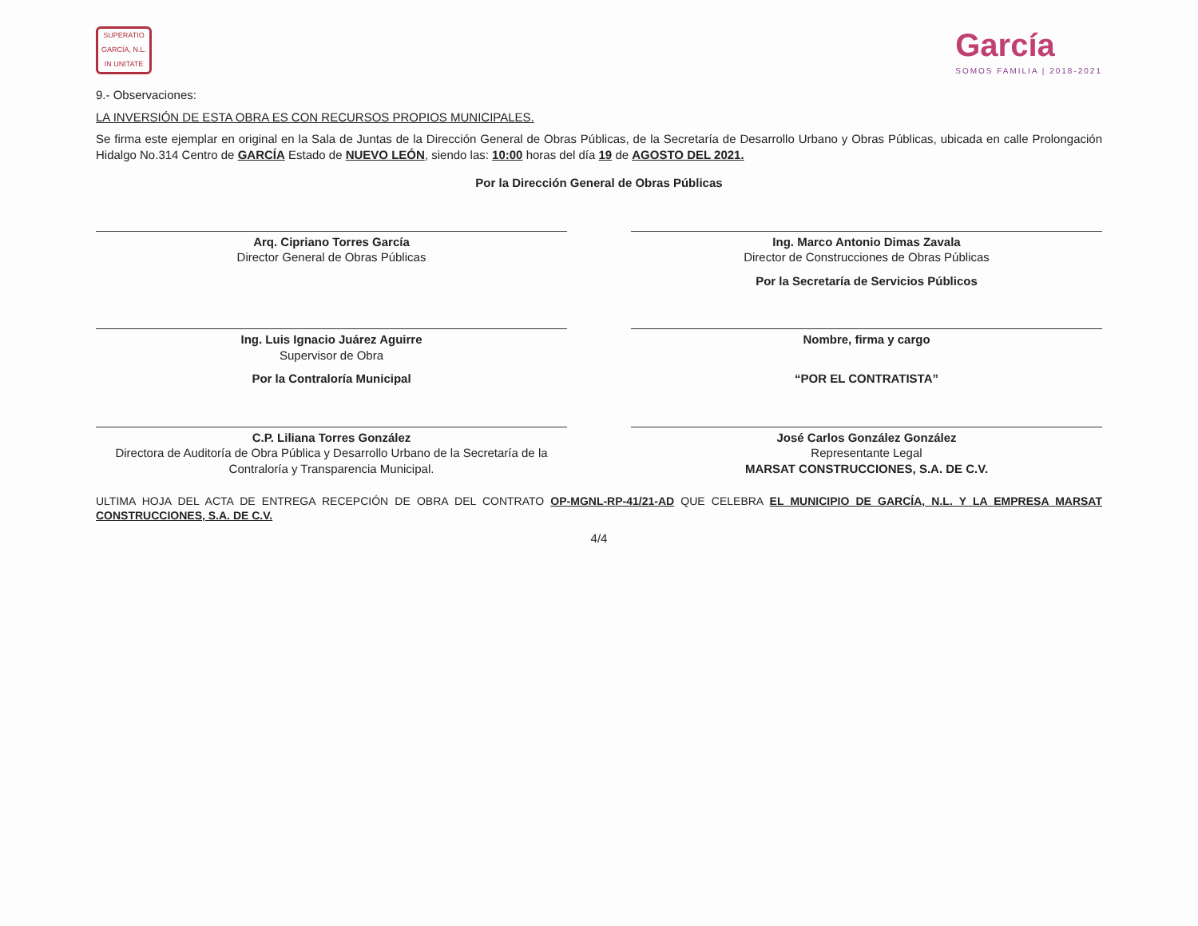SUPERATIO
GARCÍA, N.L.
IN UNITATE
García
SOMOS FAMILIA | 2018-2021
9.- Observaciones:
LA INVERSIÓN DE ESTA OBRA ES CON RECURSOS PROPIOS MUNICIPALES.
Se firma este ejemplar en original en la Sala de Juntas de la Dirección General de Obras Públicas, de la Secretaría de Desarrollo Urbano y Obras Públicas, ubicada en calle Prolongación Hidalgo No.314 Centro de GARCÍA Estado de NUEVO LEÓN, siendo las: 10:00 horas del día 19 de AGOSTO DEL 2021.
Por la Dirección General de Obras Públicas
Arq. Cipriano Torres García
Director General de Obras Públicas
Ing. Marco Antonio Dimas Zavala
Director de Construcciones de Obras Públicas
Por la Secretaría de Servicios Públicos
Ing. Luis Ignacio Juárez Aguirre
Supervisor de Obra
Nombre, firma y cargo
Por la Contraloría Municipal
“POR EL CONTRATISTA”
C.P. Liliana Torres González
Directora de Auditoría de Obra Pública y Desarrollo Urbano de la Secretaría de la Contraloría y Transparencia Municipal.
José Carlos González González
Representante Legal
MARSAT CONSTRUCCIONES, S.A. DE C.V.
ULTIMA HOJA DEL ACTA DE ENTREGA RECEPCIÓN DE OBRA DEL CONTRATO OP-MGNL-RP-41/21-AD QUE CELEBRA EL MUNICIPIO DE GARCÍA, N.L. Y LA EMPRESA MARSAT CONSTRUCCIONES, S.A. DE C.V.
4/4